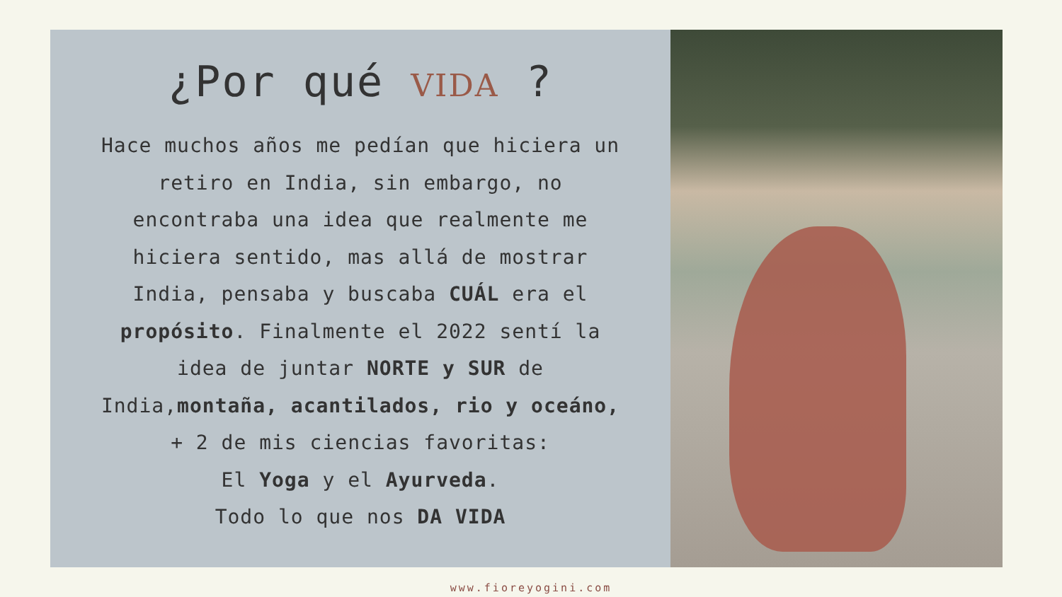¿Por qué VIDA ?
Hace muchos años me pedían que hiciera un
retiro en India, sin embargo, no
encontraba una idea que realmente me
hiciera sentido, mas allá de mostrar
India, pensaba y buscaba CUÁL era el
propósito. Finalmente el 2022 sentí la
idea de juntar NORTE y SUR de
India,montaña, acantilados, rio y oceáno,
+ 2 de mis ciencias favoritas:
El Yoga y el Ayurveda.
Todo lo que nos DA VIDA
www.fioreyogini.com